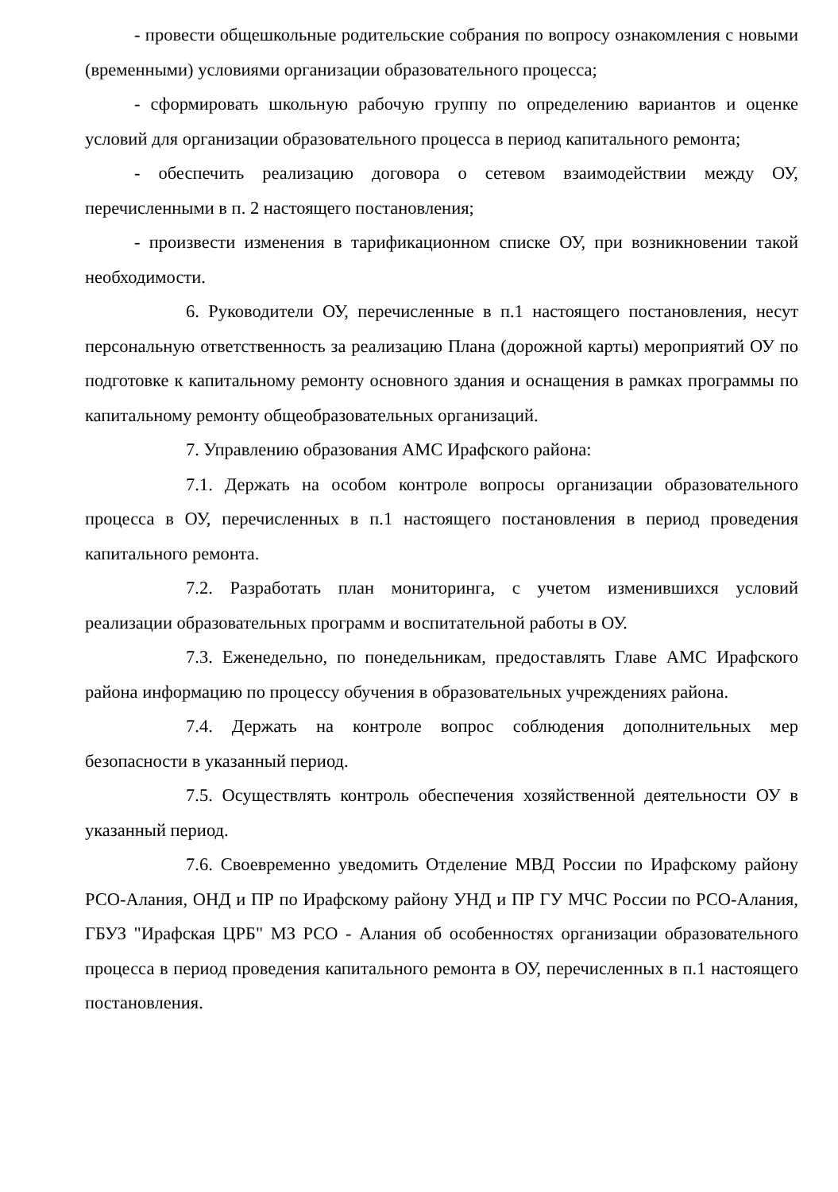- провести общешкольные родительские собрания по вопросу ознакомления с новыми (временными) условиями организации образовательного процесса;
- сформировать школьную рабочую группу по определению вариантов и оценке условий для организации образовательного процесса в период капитального ремонта;
- обеспечить реализацию договора о сетевом взаимодействии между ОУ, перечисленными в п. 2 настоящего постановления;
- произвести изменения в тарификационном списке ОУ, при возникновении такой необходимости.
6. Руководители ОУ, перечисленные в п.1 настоящего постановления, несут персональную ответственность за реализацию Плана (дорожной карты) мероприятий ОУ по подготовке к капитальному ремонту основного здания и оснащения в рамках программы по капитальному ремонту общеобразовательных организаций.
7. Управлению образования АМС Ирафского района:
7.1. Держать на особом контроле вопросы организации образовательного процесса в ОУ, перечисленных в п.1 настоящего постановления в период проведения капитального ремонта.
7.2. Разработать план мониторинга, с учетом изменившихся условий реализации образовательных программ и воспитательной работы в ОУ.
7.3. Еженедельно, по понедельникам, предоставлять Главе АМС Ирафского района информацию по процессу обучения в образовательных учреждениях района.
7.4. Держать на контроле вопрос соблюдения дополнительных мер безопасности в указанный период.
7.5. Осуществлять контроль обеспечения хозяйственной деятельности ОУ в указанный период.
7.6. Своевременно уведомить Отделение МВД России по Ирафскому району РСО-Алания, ОНД и ПР по Ирафскому району УНД и ПР ГУ МЧС России по РСО-Алания, ГБУЗ "Ирафская ЦРБ" МЗ РСО - Алания об особенностях организации образовательного процесса в период проведения капитального ремонта в ОУ, перечисленных в п.1 настоящего постановления.